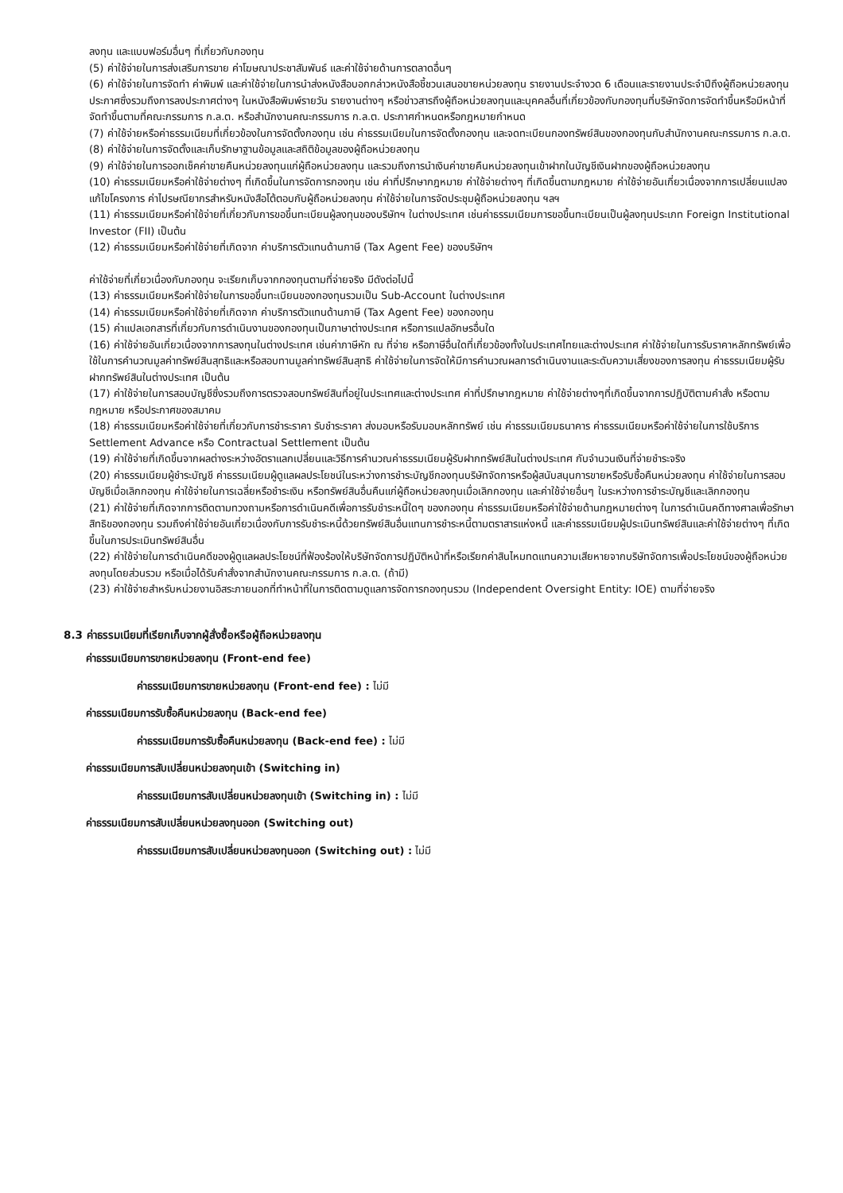ลงทุน และแบบฟอร์มอื่นๆ ที่เกี่ยวกับกองทุน
(5) ค่าใช้จ่ายในการส่งเสริมการขาย ค่าโฆษณาประชาสัมพันธ์ และค่าใช้จ่ายด้านการตลาดอื่นๆ
(6) ค่าใช้จ่ายในการจัดทำ ค่าพิมพ์ และค่าใช้จ่ายในการนำส่งหนังสือบอกกล่าวหนังสือชี้ชวนเสนอขายหน่วยลงทุน รายงานประจำงวด 6 เดือนและรายงานประจำปีถึงผู้ถือหน่วยลงทุน ประกาศซึ่งรวมถึงการลงประกาศต่างๆ ในหนังสือพิมพ์รายวัน รายงานต่างๆ หรือข่าวสารถึงผู้ถือหน่วยลงทุนและบุคคลอื่นที่เกี่ยวข้องกับกองทุนที่บริษัทจัดการจัดทำขึ้นหรือมีหน้าที่จัดทำขึ้นตามที่คณะกรรมการ ก.ล.ต. หรือสำนักงานคณะกรรมการ ก.ล.ต. ประกาศกำหนดหรือกฎหมายกำหนด
(7) ค่าใช้จ่ายหรือค่าธรรมเนียมที่เกี่ยวข้องในการจัดตั้งกองทุน เช่น ค่าธรรมเนียมในการจัดตั้งกองทุน และจดทะเบียนกองทรัพย์สินของกองทุนกับสำนักงานคณะกรรมการ ก.ล.ต.
(8) ค่าใช้จ่ายในการจัดตั้งและเก็บรักษาฐานข้อมูลและสถิติข้อมูลของผู้ถือหน่วยลงทุน
(9) ค่าใช้จ่ายในการออกเช็คค่าขายคืนหน่วยลงทุนแก่ผู้ถือหน่วยลงทุน และรวมถึงการนำเงินค่าขายคืนหน่วยลงทุนเข้าฝากในบัญชีเงินฝากของผู้ถือหน่วยลงทุน
(10) ค่าธรรมเนียมหรือค่าใช้จ่ายต่างๆ ที่เกิดขึ้นในการจัดการกองทุน เช่น ค่าที่ปรึกษากฎหมาย ค่าใช้จ่ายต่างๆ ที่เกิดขึ้นตามกฎหมาย ค่าใช้จ่ายอันเกี่ยวเนื่องจากการเปลี่ยนแปลงแก้ไขโครงการ ค่าไปรษณียากรสำหรับหนังสือโต้ตอบกับผู้ถือหน่วยลงทุน ค่าใช้จ่ายในการจัดประชุมผู้ถือหน่วยลงทุน ฯลฯ
(11) ค่าธรรมเนียมหรือค่าใช้จ่ายที่เกี่ยวกับการขอขึ้นทะเบียนผู้ลงทุนของบริษัทฯ ในต่างประเทศ เช่นค่าธรรมเนียมการขอขึ้นทะเบียนเป็นผู้ลงทุนประเภท Foreign Institutional Investor (FII) เป็นต้น
(12) ค่าธรรมเนียมหรือค่าใช้จ่ายที่เกิดจาก ค่าบริการตัวแทนด้านภาษี (Tax Agent Fee) ของบริษัทฯ
ค่าใช้จ่ายที่เกี่ยวเนื่องกับกองทุน จะเรียกเก็บจากกองทุนตามที่จ่ายจริง มีดังต่อไปนี้
(13) ค่าธรรมเนียมหรือค่าใช้จ่ายในการขอขึ้นทะเบียนของกองทุนรวมเป็น Sub-Account ในต่างประเทศ
(14) ค่าธรรมเนียมหรือค่าใช้จ่ายที่เกิดจาก ค่าบริการตัวแทนด้านภาษี (Tax Agent Fee) ของกองทุน
(15) ค่าแปลเอกสารที่เกี่ยวกับการดำเนินงานของกองทุนเป็นภาษาต่างประเทศ หรือการแปลอักษรอื่นใด
(16) ค่าใช้จ่ายอันเกี่ยวเนื่องจากการลงทุนในต่างประเทศ เช่นค่าภาษีหัก ณ ที่จ่าย หรือภาษีอื่นใดที่เกี่ยวข้องทั้งในประเทศไทยและต่างประเทศ ค่าใช้จ่ายในการรับราคาหลักทรัพย์เพื่อใช้ในการคำนวณมูลค่าทรัพย์สินสุทธิและหรือสอบทานมูลค่าทรัพย์สินสุทธิ ค่าใช้จ่ายในการจัดให้มีการคำนวณผลการดำเนินงานและระดับความเสี่ยงของการลงทุน ค่าธรรมเนียมผู้รับฝากทรัพย์สินในต่างประเทศ เป็นต้น
(17) ค่าใช้จ่ายในการสอบบัญชีซึ่งรวมถึงการตรวจสอบทรัพย์สินที่อยู่ในประเทศและต่างประเทศ ค่าที่ปรึกษากฎหมาย ค่าใช้จ่ายต่างๆที่เกิดขึ้นจากการปฏิบัติตามคำสั่ง หรือตามกฎหมาย หรือประกาศของสมาคม
(18) ค่าธรรมเนียมหรือค่าใช้จ่ายที่เกี่ยวกับการชำระราคา รับชำระราคา ส่งมอบหรือรับมอบหลักทรัพย์ เช่น ค่าธรรมเนียมธนาคาร ค่าธรรมเนียมหรือค่าใช้จ่ายในการใช้บริการ Settlement Advance หรือ Contractual Settlement เป็นต้น
(19) ค่าใช้จ่ายที่เกิดขึ้นจากผลต่างระหว่างอัตราแลกเปลี่ยนและวิธีการคำนวณค่าธรรมเนียมผู้รับฝากทรัพย์สินในต่างประเทศ กับจำนวนเงินที่จ่ายชำระจริง
(20) ค่าธรรมเนียมผู้ชำระบัญชี ค่าธรรมเนียมผู้ดูแลผลประโยชน์ในระหว่างการชำระบัญชีกองทุนบริษัทจัดการหรือผู้สนับสนุนการขายหรือรับซื้อคืนหน่วยลงทุน ค่าใช้จ่ายในการสอบบัญชีเมื่อเลิกกองทุน ค่าใช้จ่ายในการเฉลี่ยหรือชำระเงิน หรือทรัพย์สินอื่นคืนแก่ผู้ถือหน่วยลงทุนเมื่อเลิกกองทุน และค่าใช้จ่ายอื่นๆ ในระหว่างการชำระบัญชีและเลิกกองทุน
(21) ค่าใช้จ่ายที่เกิดจากการติดตามทวงถามหรือการดำเนินคดีเพื่อการรับชำระหนี้ใดๆ ของกองทุน ค่าธรรมเนียมหรือค่าใช้จ่ายด้านกฎหมายต่างๆ ในการดำเนินคดีทางศาลเพื่อรักษาสิทธิของกองทุน รวมถึงค่าใช้จ่ายอันเกี่ยวเนื่องกับการรับชำระหนี้ด้วยทรัพย์สินอื่นแทนการชำระหนี้ตามตราสารแห่งหนี้ และค่าธรรมเนียมผู้ประเมินทรัพย์สินและค่าใช้จ่ายต่างๆ ที่เกิดขึ้นในการประเมินทรัพย์สินอื่น
(22) ค่าใช้จ่ายในการดำเนินคดีของผู้ดูแลผลประโยชน์ที่ฟ้องร้องให้บริษัทจัดการปฏิบัติหน้าที่หรือเรียกค่าสินไหมทดแทนความเสียหายจากบริษัทจัดการเพื่อประโยชน์ของผู้ถือหน่วยลงทุนโดยส่วนรวม หรือเมื่อได้รับคำสั่งจากสำนักงานคณะกรรมการ ก.ล.ต. (ถ้ามี)
(23) ค่าใช้จ่ายสำหรับหน่วยงานอิสระภายนอกที่ทำหน้าที่ในการติดตามดูแลการจัดการกองทุนรวม (Independent Oversight Entity: IOE) ตามที่จ่ายจริง
8.3 ค่าธรรมเนียมที่เรียกเก็บจากผู้สั่งซื้อหรือผู้ถือหน่วยลงทุน
ค่าธรรมเนียมการขายหน่วยลงทุน (Front-end fee)
ค่าธรรมเนียมการขายหน่วยลงทุน (Front-end fee) : ไม่มี
ค่าธรรมเนียมการรับซื้อคืนหน่วยลงทุน (Back-end fee)
ค่าธรรมเนียมการรับซื้อคืนหน่วยลงทุน (Back-end fee) : ไม่มี
ค่าธรรมเนียมการสับเปลี่ยนหน่วยลงทุนเข้า (Switching in)
ค่าธรรมเนียมการสับเปลี่ยนหน่วยลงทุนเข้า (Switching in) : ไม่มี
ค่าธรรมเนียมการสับเปลี่ยนหน่วยลงทุนออก (Switching out)
ค่าธรรมเนียมการสับเปลี่ยนหน่วยลงทุนออก (Switching out) : ไม่มี